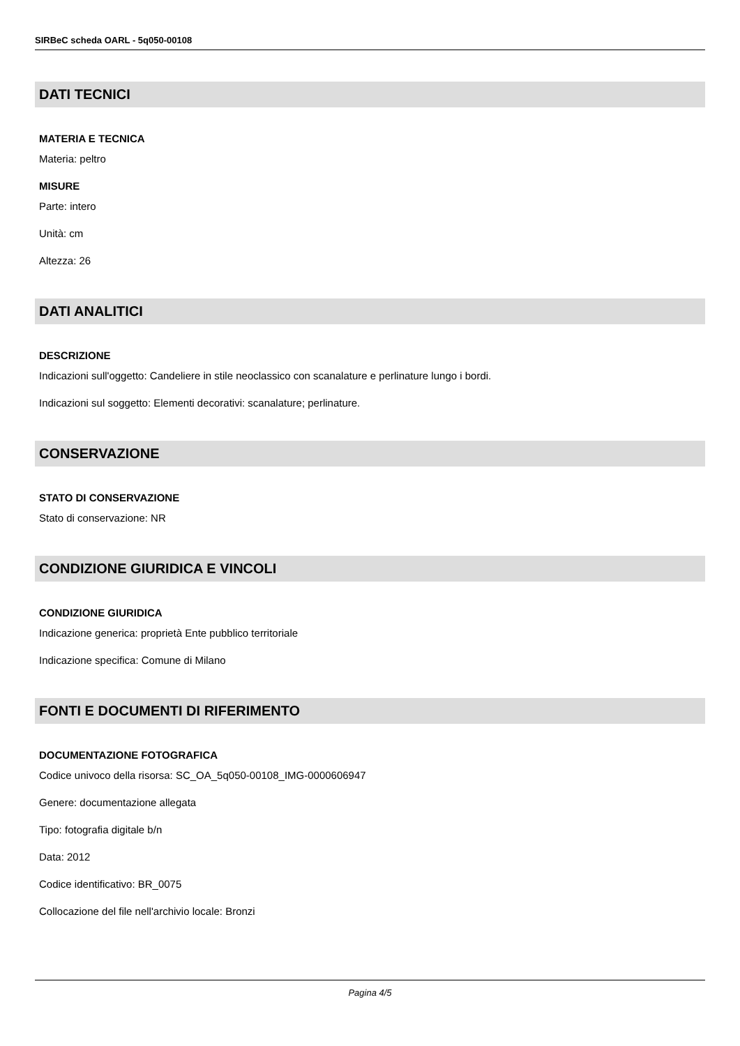SIRBeC scheda OARL - 5q050-00108
DATI TECNICI
MATERIA E TECNICA
Materia: peltro
MISURE
Parte: intero
Unità: cm
Altezza: 26
DATI ANALITICI
DESCRIZIONE
Indicazioni sull'oggetto: Candeliere in stile neoclassico con scanalature e perlinature lungo i bordi.
Indicazioni sul soggetto: Elementi decorativi: scanalature; perlinature.
CONSERVAZIONE
STATO DI CONSERVAZIONE
Stato di conservazione: NR
CONDIZIONE GIURIDICA E VINCOLI
CONDIZIONE GIURIDICA
Indicazione generica: proprietà Ente pubblico territoriale
Indicazione specifica: Comune di Milano
FONTI E DOCUMENTI DI RIFERIMENTO
DOCUMENTAZIONE FOTOGRAFICA
Codice univoco della risorsa: SC_OA_5q050-00108_IMG-0000606947
Genere: documentazione allegata
Tipo: fotografia digitale b/n
Data: 2012
Codice identificativo: BR_0075
Collocazione del file nell'archivio locale: Bronzi
Pagina 4/5